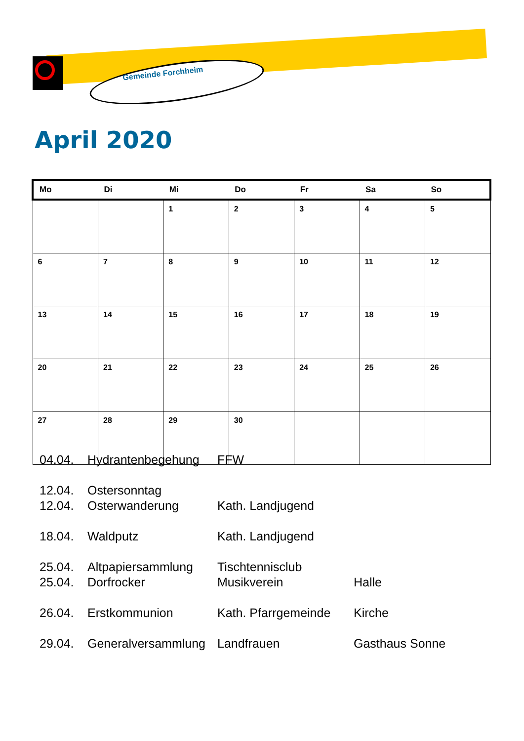Gemeinde Forchheim
April 2020
| Mo | Di | Mi | Do | Fr | Sa | So |
| --- | --- | --- | --- | --- | --- | --- |
| | | 1 | 2 | 3 | 4 | 5 |
| 6 | 7 | 8 | 9 | 10 | 11 | 12 |
| 13 | 14 | 15 | 16 | 17 | 18 | 19 |
| 20 | 21 | 22 | 23 | 24 | 25 | 26 |
| 27 | 28 | 29 | 30 | | | |
| 04.04. | Hydrantenbegehung | FFW | |
| 12.04. | Ostersonntag | | |
| 12.04. | Osterwanderung | Kath. Landjugend | |
| 18.04. | Waldputz | Kath. Landjugend | |
| 25.04. | Altpapiersammlung | Tischtennisclub | |
| 25.04. | Dorfrocker | Musikverein | Halle |
| 26.04. | Erstkommunion | Kath. Pfarrgemeinde | Kirche |
| 29.04. | Generalversammlung | Landfrauen | Gasthaus Sonne |